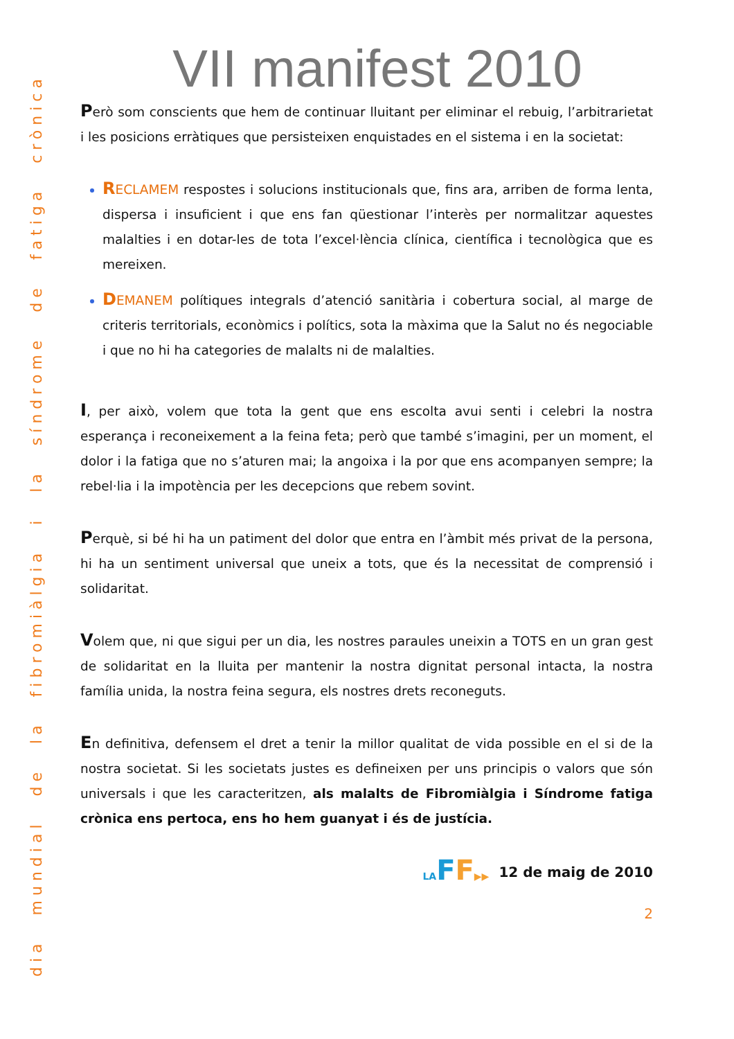dia mundial de la fibromiàlgia i la síndrome de fatiga crònica
VII manifest 2010
Però som conscients que hem de continuar lluitant per eliminar el rebuig, l’arbitrarietat i les posicions erràtiques que persisteixen enquistades en el sistema i en la societat:
RECLAMEM respostes i solucions institucionals que, fins ara, arriben de forma lenta, dispersa i insuficient i que ens fan qüestionar l’interès per normalitzar aquestes malalties i en dotar-les de tota l’excel·lència clínica, científica i tecnològica que es mereixen.
DEMANEM polítiques integrals d’atenció sanitària i cobertura social, al marge de criteris territorials, econòmics i polítics, sota la màxima que la Salut no és negociable i que no hi ha categories de malalts ni de malalties.
I, per això, volem que tota la gent que ens escolta avui senti i celebri la nostra esperança i reconeixement a la feina feta; però que també s’imagini, per un moment, el dolor i la fatiga que no s’aturen mai; la angoixa i la por que ens acompanyen sempre; la rebel·lia i la impotència per les decepcions que rebem sovint.
Perquè, si bé hi ha un patiment del dolor que entra en l’àmbit més privat de la persona, hi ha un sentiment universal que uneix a tots, que és la necessitat de comprensió i solidaritat.
Volem que, ni que sigui per un dia, les nostres paraules uneixin a TOTS en un gran gest de solidaritat en la lluita per mantenir la nostra dignitat personal intacta, la nostra família unida, la nostra feina segura, els nostres drets reconeguts.
En definitiva, defensem el dret a tenir la millor qualitat de vida possible en el si de la nostra societat. Si les societats justes es defineixen per uns principis o valors que són universals i que les caracteritzen, als malalts de Fibromiàlgia i Síndrome fatiga crònica ens pertoca, ens ho hem guanyat i és de justícia.
LA FF▶▶ 12 de maig de 2010
2